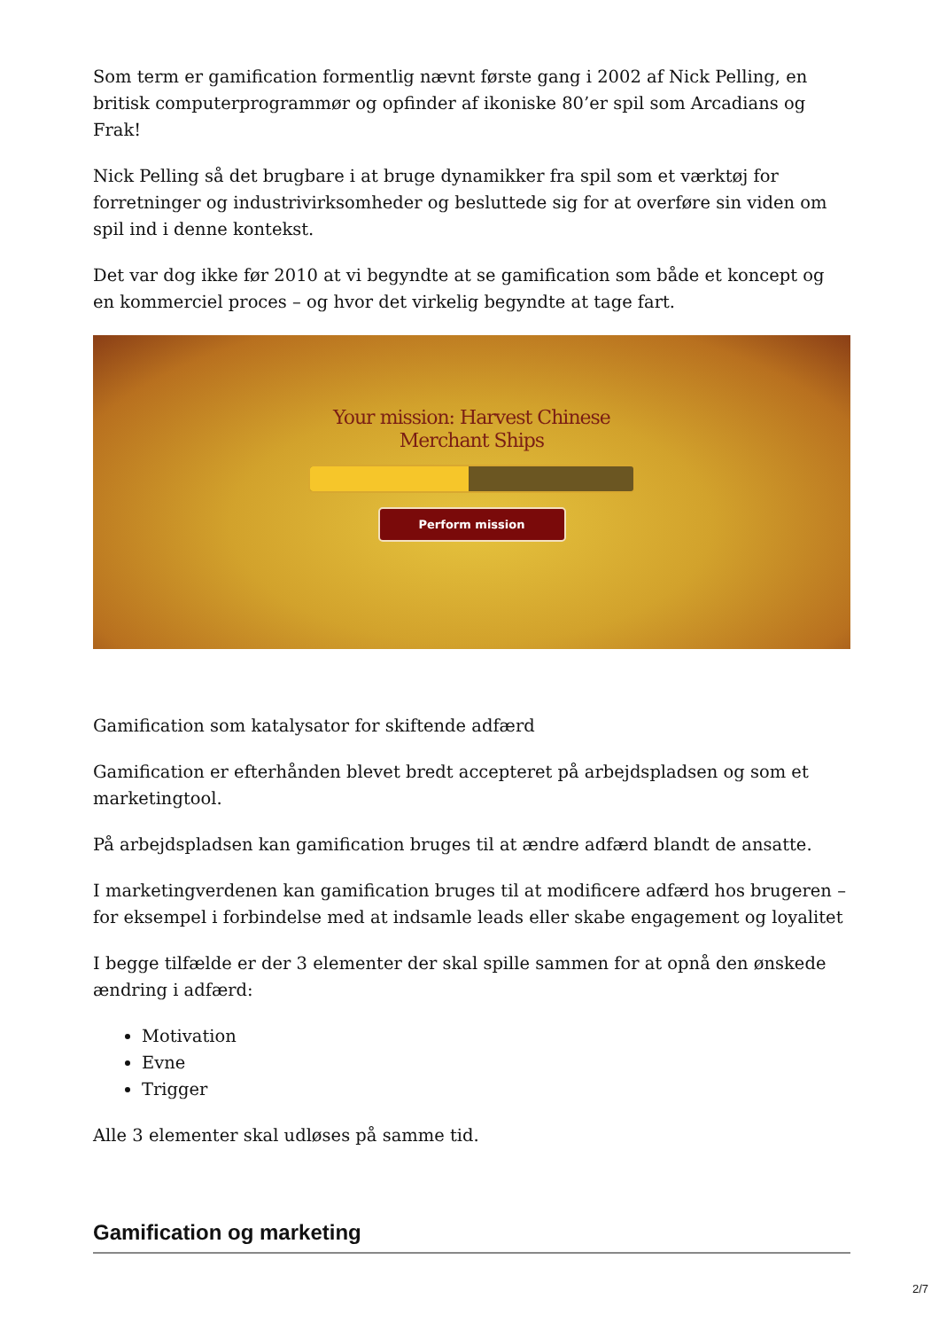Som term er gamification formentlig nævnt første gang i 2002 af Nick Pelling, en britisk computerprogrammør og opfinder af ikoniske 80’er spil som Arcadians og Frak!
Nick Pelling så det brugbare i at bruge dynamikker fra spil som et værktøj for forretninger og industrivirksomheder og besluttede sig for at overføre sin viden om spil ind i denne kontekst.
Det var dog ikke før 2010 at vi begyndte at se gamification som både et koncept og en kommerciel proces – og hvor det virkelig begyndte at tage fart.
Your mission: Harvest Chinese
Merchant Ships
Perform mission
Gamification som katalysator for skiftende adfærd
Gamification er efterhånden blevet bredt accepteret på arbejdspladsen og som et marketingtool.
På arbejdspladsen kan gamification bruges til at ændre adfærd blandt de ansatte.
I marketingverdenen kan gamification bruges til at modificere adfærd hos brugeren – for eksempel i forbindelse med at indsamle leads eller skabe engagement og loyalitet
I begge tilfælde er der 3 elementer der skal spille sammen for at opnå den ønskede ændring i adfærd:
Motivation
Evne
Trigger
Alle 3 elementer skal udløses på samme tid.
Gamification og marketing
2/7